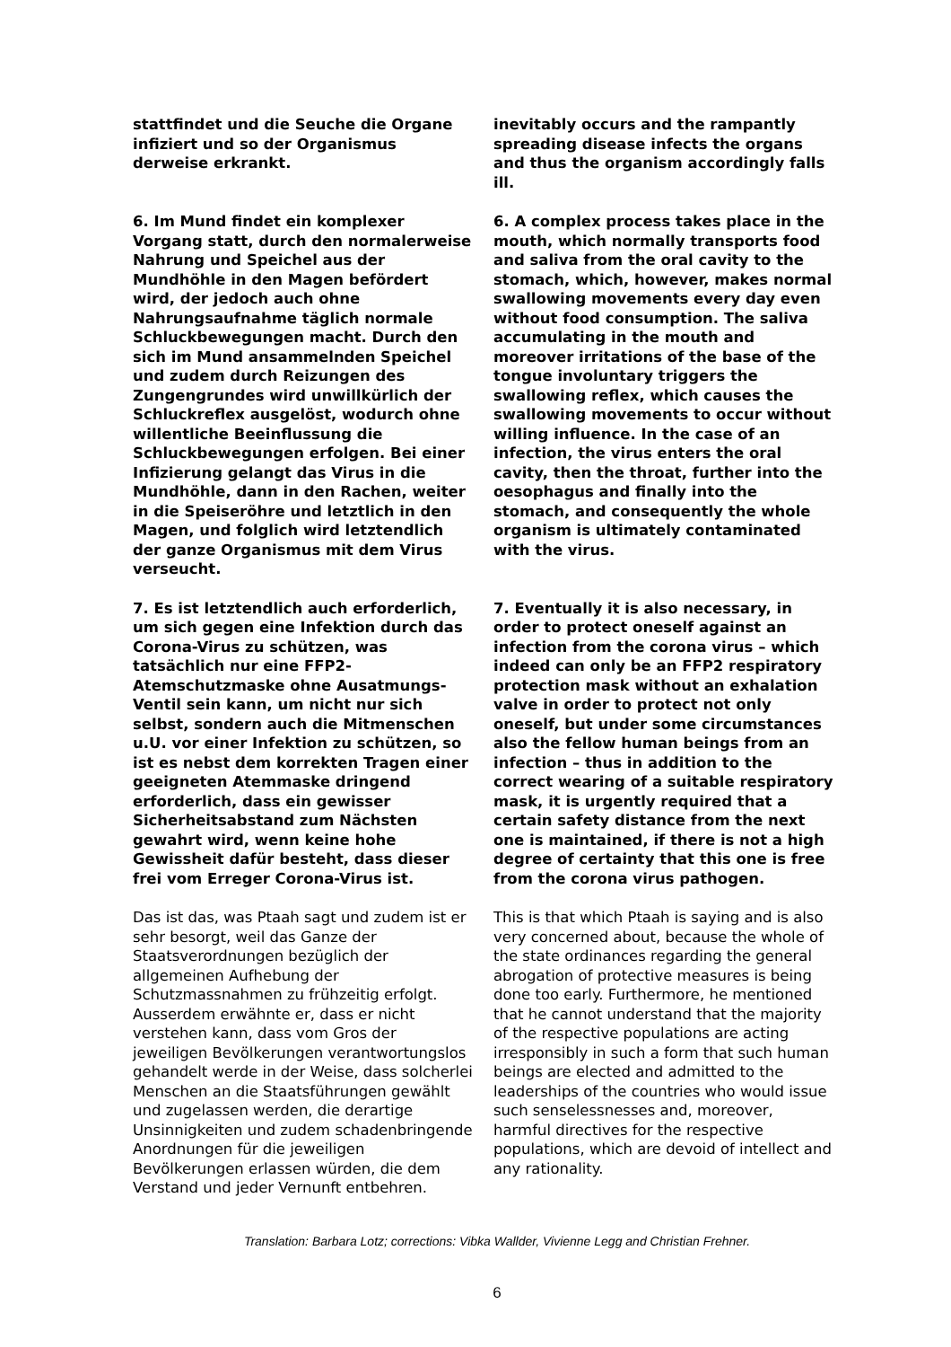stattfindet und die Seuche die Organe infiziert und so der Organismus derweise erkrankt.
inevitably occurs and the rampantly spreading disease infects the organs and thus the organism accordingly falls ill.
6. Im Mund findet ein komplexer Vorgang statt, durch den normalerweise Nahrung und Speichel aus der Mundhöhle in den Magen befördert wird, der jedoch auch ohne Nahrungsaufnahme täglich normale Schluckbewegungen macht. Durch den sich im Mund ansammelnden Speichel und zudem durch Reizungen des Zungengrundes wird unwillkürlich der Schluckreflex ausgelöst, wodurch ohne willentliche Beeinflussung die Schluckbewegungen erfolgen. Bei einer Infizierung gelangt das Virus in die Mundhöhle, dann in den Rachen, weiter in die Speiseröhre und letztlich in den Magen, und folglich wird letztendlich der ganze Organismus mit dem Virus verseucht.
6. A complex process takes place in the mouth, which normally transports food and saliva from the oral cavity to the stomach, which, however, makes normal swallowing movements every day even without food consumption. The saliva accumulating in the mouth and moreover irritations of the base of the tongue involuntary triggers the swallowing reflex, which causes the swallowing movements to occur without willing influence. In the case of an infection, the virus enters the oral cavity, then the throat, further into the oesophagus and finally into the stomach, and consequently the whole organism is ultimately contaminated with the virus.
7. Es ist letztendlich auch erforderlich, um sich gegen eine Infektion durch das Corona-Virus zu schützen, was tatsächlich nur eine FFP2-Atemschutzmaske ohne Ausatmungs-Ventil sein kann, um nicht nur sich selbst, sondern auch die Mitmenschen u.U. vor einer Infektion zu schützen, so ist es nebst dem korrekten Tragen einer geeigneten Atemmaske dringend erforderlich, dass ein gewisser Sicherheitsabstand zum Nächsten gewahrt wird, wenn keine hohe Gewissheit dafür besteht, dass dieser frei vom Erreger Corona-Virus ist.
7. Eventually it is also necessary, in order to protect oneself against an infection from the corona virus – which indeed can only be an FFP2 respiratory protection mask without an exhalation valve in order to protect not only oneself, but under some circumstances also the fellow human beings from an infection – thus in addition to the correct wearing of a suitable respiratory mask, it is urgently required that a certain safety distance from the next one is maintained, if there is not a high degree of certainty that this one is free from the corona virus pathogen.
Das ist das, was Ptaah sagt und zudem ist er sehr besorgt, weil das Ganze der Staatsverordnungen bezüglich der allgemeinen Aufhebung der Schutzmassnahmen zu frühzeitig erfolgt. Ausserdem erwähnte er, dass er nicht verstehen kann, dass vom Gros der jeweiligen Bevölkerungen verantwortungslos gehandelt werde in der Weise, dass solcherlei Menschen an die Staatsführungen gewählt und zugelassen werden, die derartige Unsinnigkeiten und zudem schadenbringende Anordnungen für die jeweiligen Bevölkerungen erlassen würden, die dem Verstand und jeder Vernunft entbehren.
This is that which Ptaah is saying and is also very concerned about, because the whole of the state ordinances regarding the general abrogation of protective measures is being done too early. Furthermore, he mentioned that he cannot understand that the majority of the respective populations are acting irresponsibly in such a form that such human beings are elected and admitted to the leaderships of the countries who would issue such senselessnesses and, moreover, harmful directives for the respective populations, which are devoid of intellect and any rationality.
Translation: Barbara Lotz; corrections: Vibka Wallder, Vivienne Legg and Christian Frehner.
6